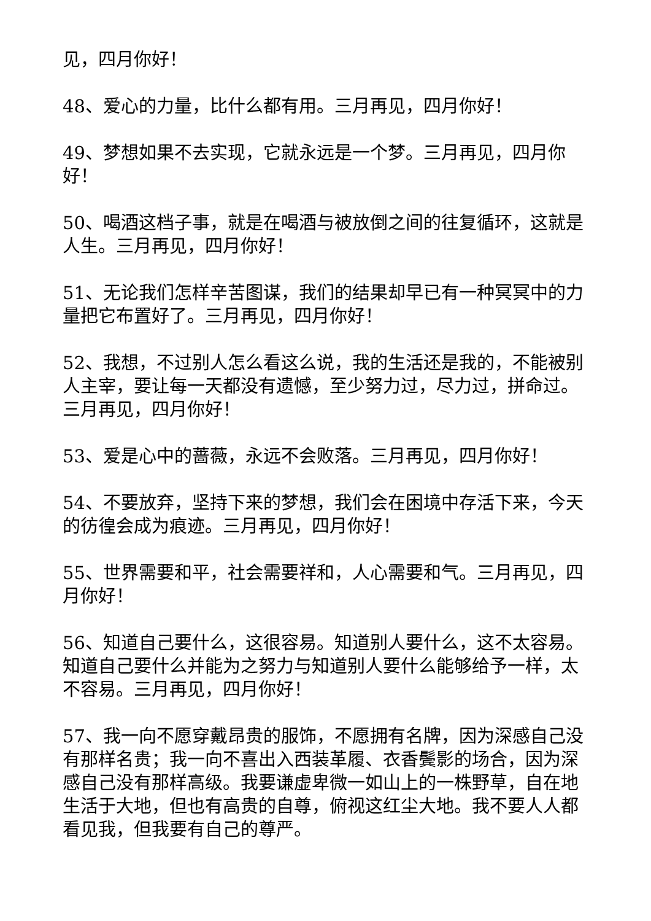见，四月你好！
48、爱心的力量，比什么都有用。三月再见，四月你好！
49、梦想如果不去实现，它就永远是一个梦。三月再见，四月你好！
50、喝酒这档子事，就是在喝酒与被放倒之间的往复循环，这就是人生。三月再见，四月你好！
51、无论我们怎样辛苦图谋，我们的结果却早已有一种冥冥中的力量把它布置好了。三月再见，四月你好！
52、我想，不过别人怎么看这么说，我的生活还是我的，不能被别人主宰，要让每一天都没有遗憾，至少努力过，尽力过，拼命过。三月再见，四月你好！
53、爱是心中的蔷薇，永远不会败落。三月再见，四月你好！
54、不要放弃，坚持下来的梦想，我们会在困境中存活下来，今天的彷徨会成为痕迹。三月再见，四月你好！
55、世界需要和平，社会需要祥和，人心需要和气。三月再见，四月你好！
56、知道自己要什么，这很容易。知道别人要什么，这不太容易。知道自己要什么并能为之努力与知道别人要什么能够给予一样，太不容易。三月再见，四月你好！
57、我一向不愿穿戴昂贵的服饰，不愿拥有名牌，因为深感自己没有那样名贵；我一向不喜出入西装革履、衣香鬓影的场合，因为深感自己没有那样高级。我要谦虚卑微一如山上的一株野草，自在地生活于大地，但也有高贵的自尊，俯视这红尘大地。我不要人人都看见我，但我要有自己的尊严。